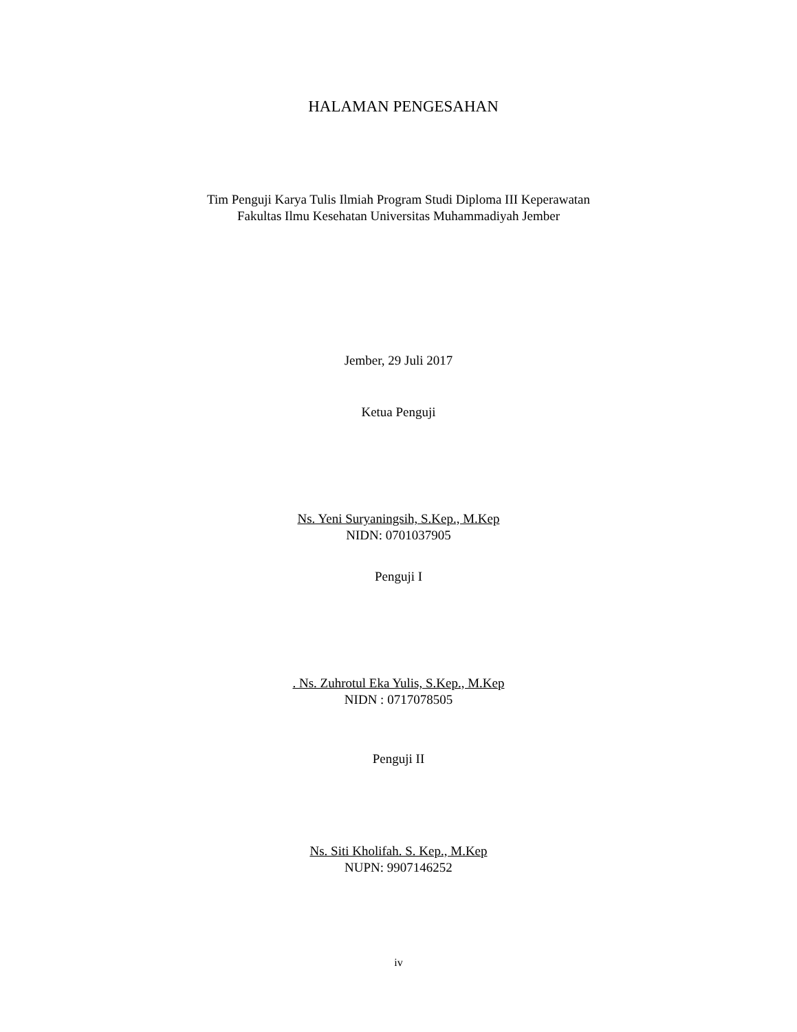HALAMAN PENGESAHAN
Tim Penguji Karya Tulis Ilmiah Program Studi Diploma III Keperawatan
Fakultas Ilmu Kesehatan Universitas Muhammadiyah Jember
Jember, 29 Juli 2017
Ketua Penguji
Ns. Yeni Suryaningsih, S.Kep., M.Kep
NIDN: 0701037905
Penguji I
. Ns. Zuhrotul Eka Yulis, S.Kep., M.Kep
NIDN : 0717078505
Penguji II
Ns. Siti Kholifah. S. Kep., M.Kep
NUPN: 9907146252
iv